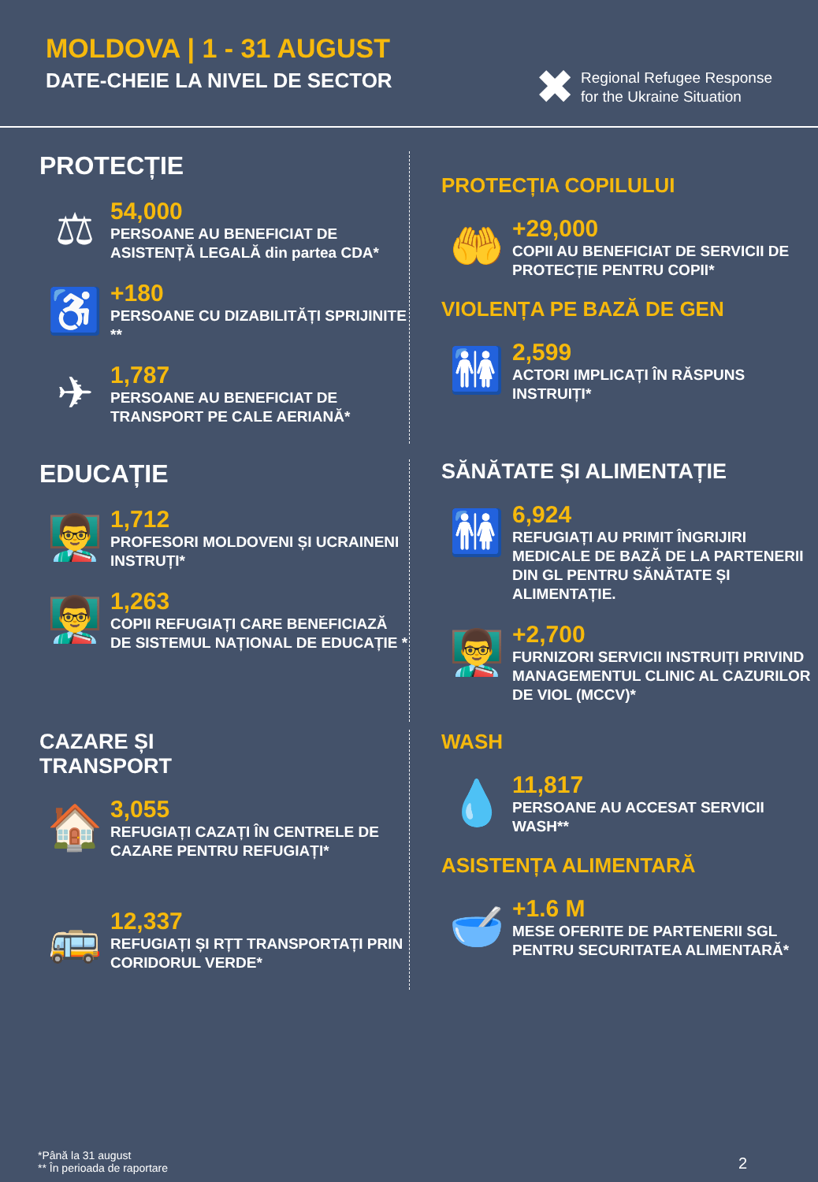MOLDOVA | 1 - 31 AUGUST
DATE-CHEIE LA NIVEL DE SECTOR
✖
Regional Refugee Response
for the Ukraine Situation
PROTECȚIE
⚖
54,000
PERSOANE AU BENEFICIAT DE ASISTENȚĂ LEGALĂ din partea CDA*
♿
+180
PERSOANE CU DIZABILITĂȚI SPRIJINITE **
✈
1,787
PERSOANE AU BENEFICIAT DE TRANSPORT PE CALE AERIANĂ*
PROTECȚIA COPILULUI
🤲
+29,000
COPII AU BENEFICIAT DE SERVICII DE PROTECȚIE PENTRU COPII*
VIOLENȚA PE BAZĂ DE GEN
🚻
2,599
ACTORI IMPLICAȚI ÎN RĂSPUNS INSTRUIȚI*
EDUCAȚIE
👨‍🏫
1,712
PROFESORI MOLDOVENI ȘI UCRAINENI INSTRUȚI*
👨‍🏫
1,263
COPII REFUGIAȚI CARE BENEFICIAZĂ DE SISTEMUL NAȚIONAL DE EDUCAȚIE *
SĂNĂTATE ȘI ALIMENTAȚIE
🚻
6,924
REFUGIAȚI AU PRIMIT ÎNGRIJIRI MEDICALE DE BAZĂ DE LA PARTENERII DIN GL PENTRU SĂNĂTATE ȘI ALIMENTAȚIE.
👨‍🏫
+2,700
FURNIZORI SERVICII INSTRUIȚI PRIVIND MANAGEMENTUL CLINIC AL CAZURILOR DE VIOL (MCCV)*
CAZARE ȘI
TRANSPORT
🏠
3,055
REFUGIAȚI CAZAȚI ÎN CENTRELE DE CAZARE PENTRU REFUGIAȚI*
🚌
12,337
REFUGIAȚI ȘI RȚT TRANSPORTAȚI PRIN CORIDORUL VERDE*
WASH
💧
11,817
PERSOANE AU ACCESAT SERVICII WASH**
ASISTENȚA ALIMENTARĂ
🥣
+1.6 M
MESE OFERITE DE PARTENERII SGL PENTRU SECURITATEA ALIMENTARĂ*
*Până la 31 august
** În perioada de raportare
2